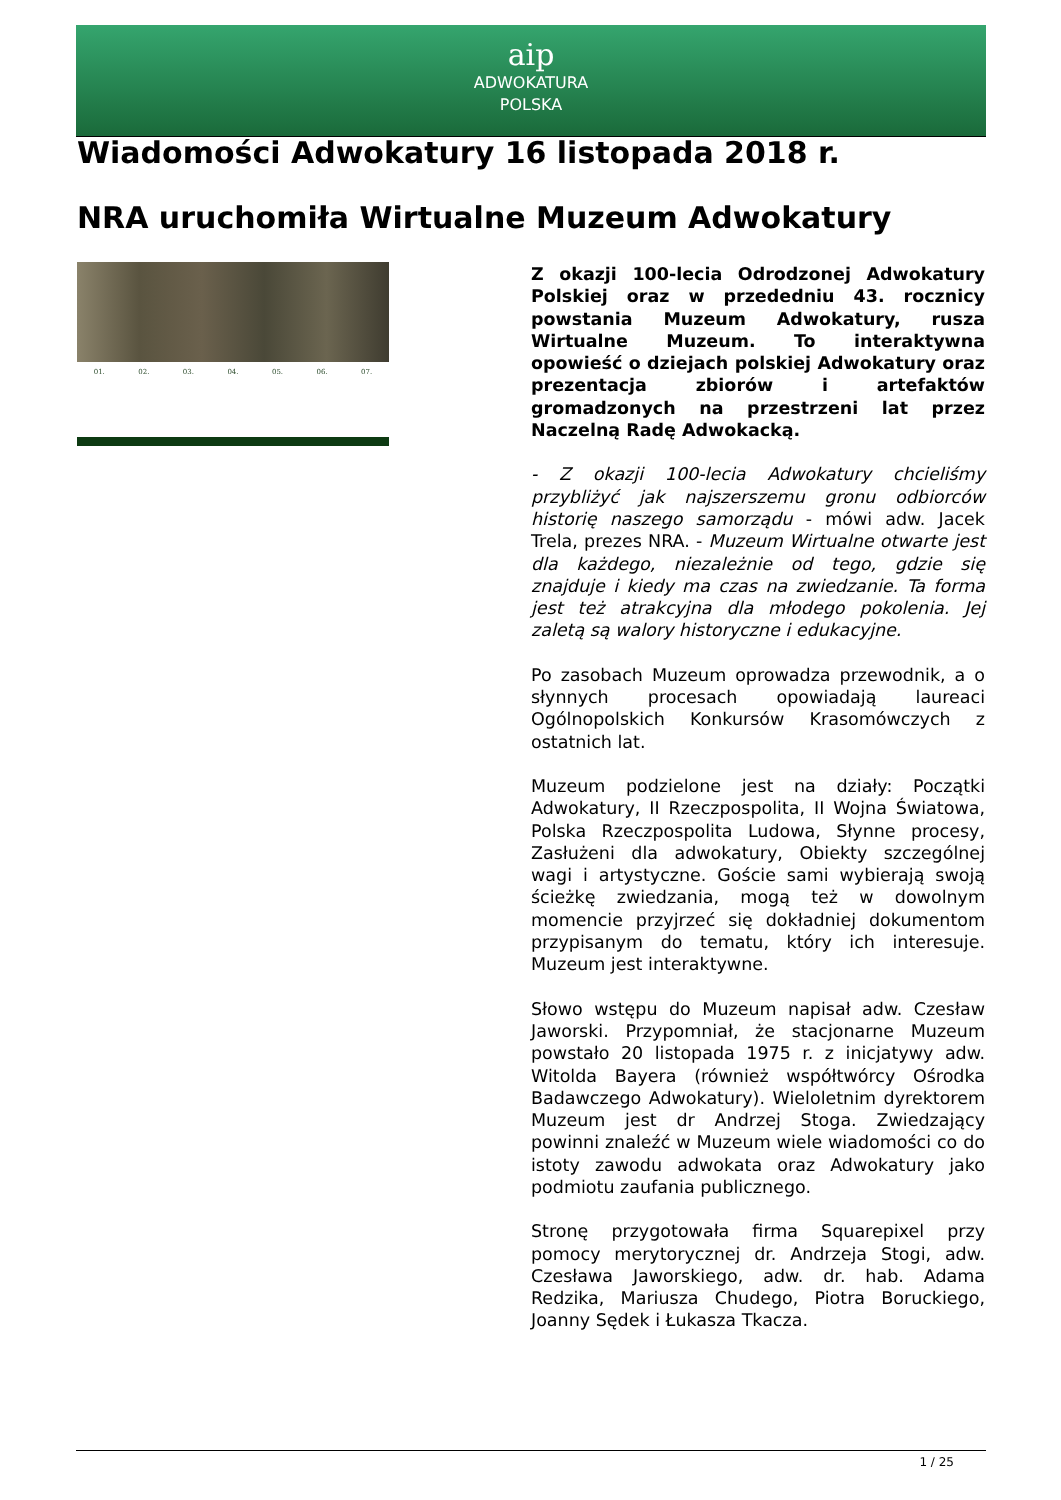aip
ADWOKATURA
POLSKA
Wiadomości Adwokatury 16 listopada 2018 r.
NRA uruchomiła Wirtualne Muzeum Adwokatury
01. 02. 03. 04. 05. 06. 07.
Z okazji 100-lecia Odrodzonej Adwokatury Polskiej oraz w przededniu 43. rocznicy powstania Muzeum Adwokatury, rusza Wirtualne Muzeum. To interaktywna opowieść o dziejach polskiej Adwokatury oraz prezentacja zbiorów i artefaktów gromadzonych na przestrzeni lat przez Naczelną Radę Adwokacką.
- Z okazji 100-lecia Adwokatury chcieliśmy przybliżyć jak najszerszemu gronu odbiorców historię naszego samorządu - mówi adw. Jacek Trela, prezes NRA. - Muzeum Wirtualne otwarte jest dla każdego, niezależnie od tego, gdzie się znajduje i kiedy ma czas na zwiedzanie. Ta forma jest też atrakcyjna dla młodego pokolenia. Jej zaletą są walory historyczne i edukacyjne.
Po zasobach Muzeum oprowadza przewodnik, a o słynnych procesach opowiadają laureaci Ogólnopolskich Konkursów Krasomówczych z ostatnich lat.
Muzeum podzielone jest na działy: Początki Adwokatury, II Rzeczpospolita, II Wojna Światowa, Polska Rzeczpospolita Ludowa, Słynne procesy, Zasłużeni dla adwokatury, Obiekty szczególnej wagi i artystyczne. Goście sami wybierają swoją ścieżkę zwiedzania, mogą też w dowolnym momencie przyjrzeć się dokładniej dokumentom przypisanym do tematu, który ich interesuje. Muzeum jest interaktywne.
Słowo wstępu do Muzeum napisał adw. Czesław Jaworski. Przypomniał, że stacjonarne Muzeum powstało 20 listopada 1975 r. z inicjatywy adw. Witolda Bayera (również współtwórcy Ośrodka Badawczego Adwokatury). Wieloletnim dyrektorem Muzeum jest dr Andrzej Stoga. Zwiedzający powinni znaleźć w Muzeum wiele wiadomości co do istoty zawodu adwokata oraz Adwokatury jako podmiotu zaufania publicznego.
Stronę przygotowała firma Squarepixel przy pomocy merytorycznej dr. Andrzeja Stogi, adw. Czesława Jaworskiego, adw. dr. hab. Adama Redzika, Mariusza Chudego, Piotra Boruckiego, Joanny Sędek i Łukasza Tkacza.
1 / 25